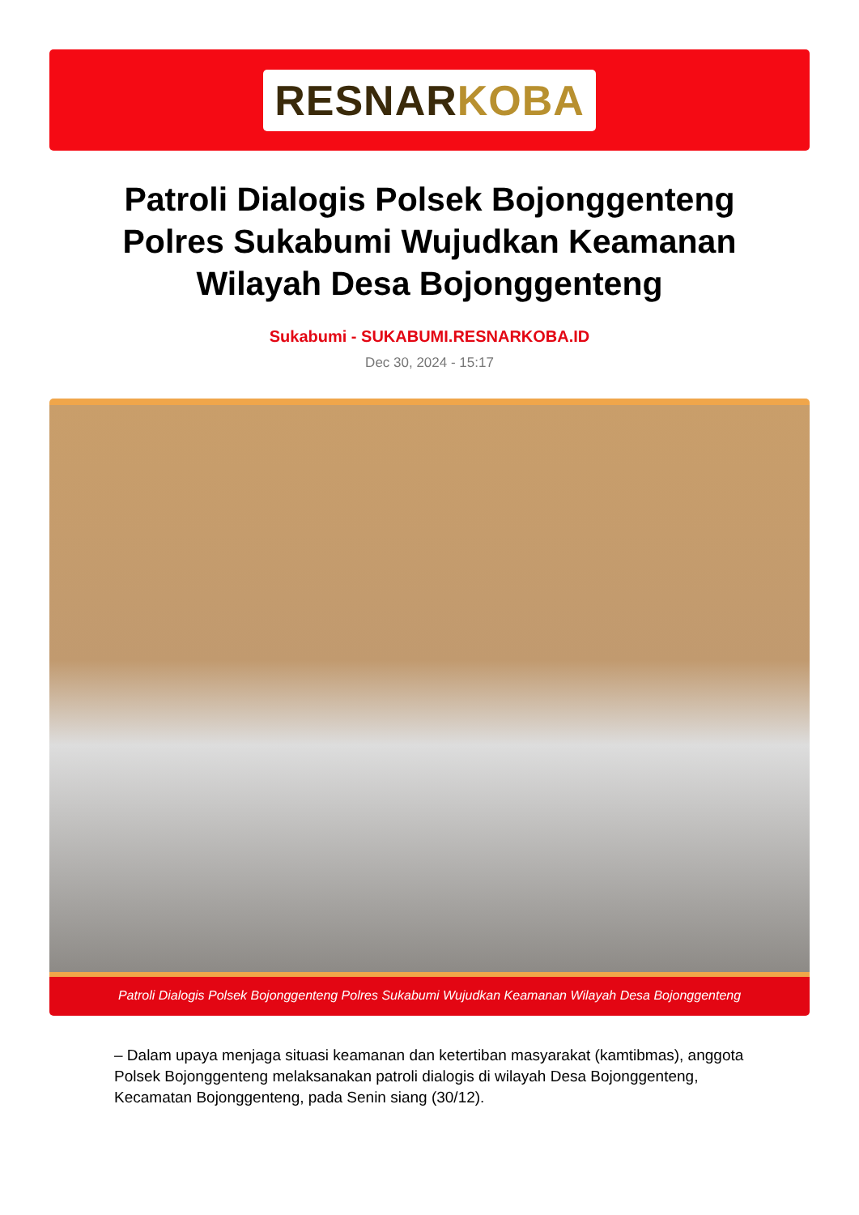RESNARKOBA
Patroli Dialogis Polsek Bojonggenteng Polres Sukabumi Wujudkan Keamanan Wilayah Desa Bojonggenteng
Sukabumi - SUKABUMI.RESNARKOBA.ID
Dec 30, 2024 - 15:17
Patroli Dialogis Polsek Bojonggenteng Polres Sukabumi Wujudkan Keamanan Wilayah Desa Bojonggenteng
– Dalam upaya menjaga situasi keamanan dan ketertiban masyarakat (kamtibmas), anggota Polsek Bojonggenteng melaksanakan patroli dialogis di wilayah Desa Bojonggenteng, Kecamatan Bojonggenteng, pada Senin siang (30/12).